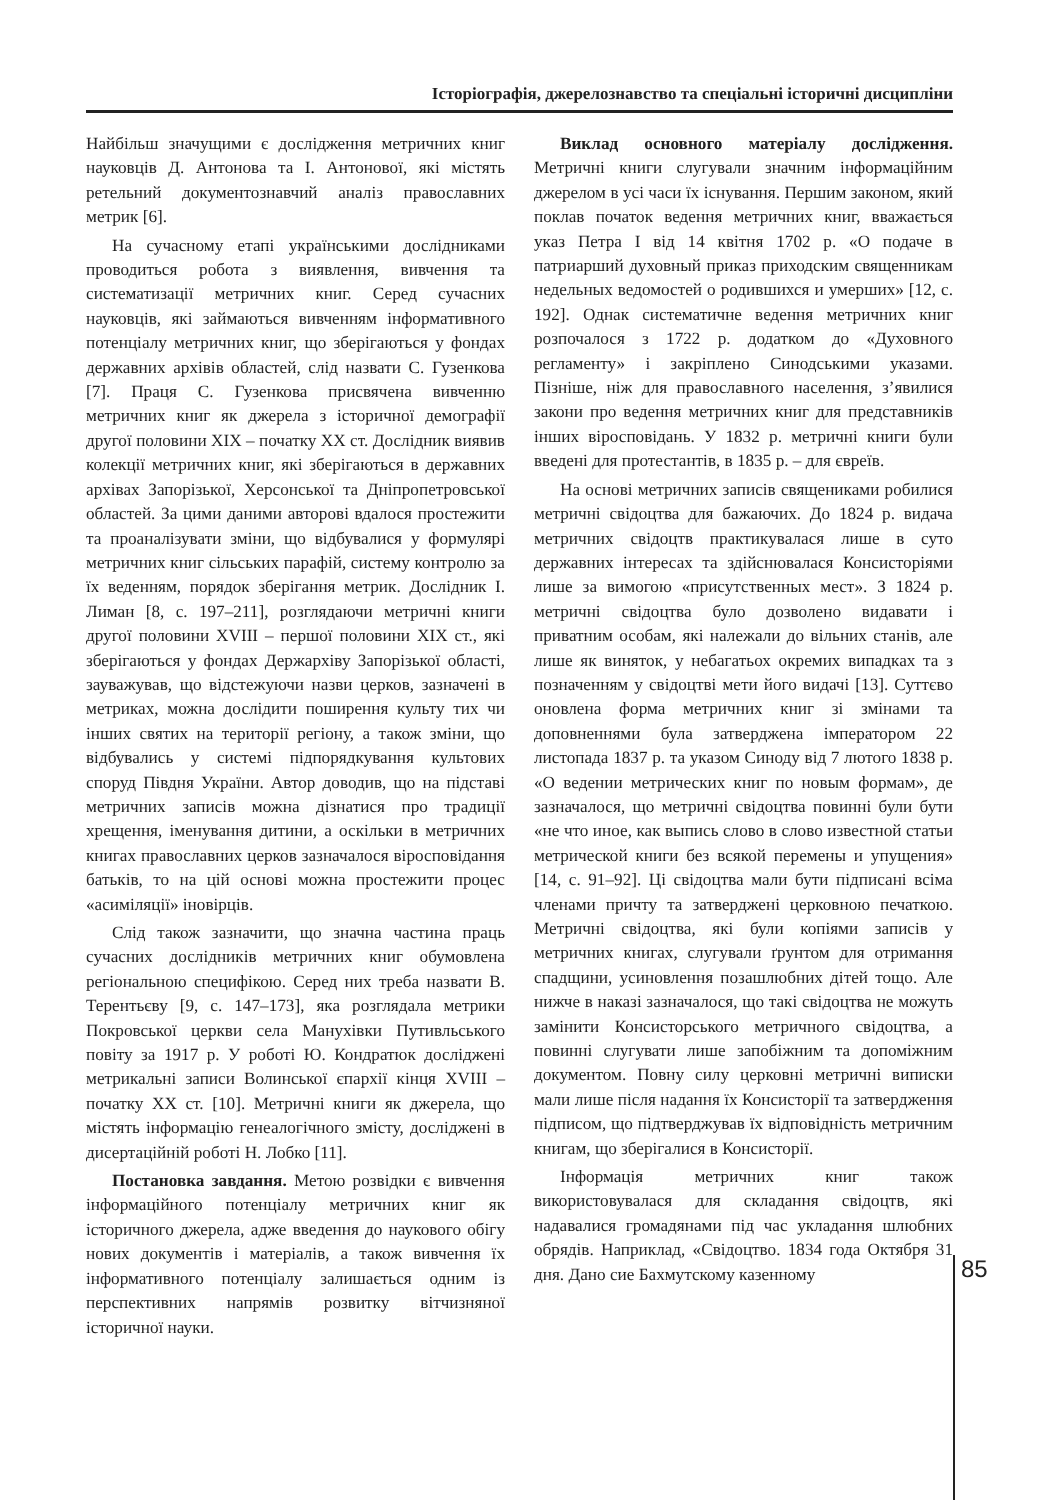Історіографія, джерелознавство та спеціальні історичні дисципліни
Найбільш значущими є дослідження метричних книг науковців Д. Антонова та І. Антонової, які містять ретельний документознавчий аналіз православних метрик [6].
На сучасному етапі українськими дослідниками проводиться робота з виявлення, вивчення та систематизації метричних книг. Серед сучасних науковців, які займаються вивченням інформативного потенціалу метричних книг, що зберігаються у фондах державних архівів областей, слід назвати С. Гузенкова [7]. Праця С. Гузенкова присвячена вивченню метричних книг як джерела з історичної демографії другої половини ХІХ – початку ХХ ст. Дослідник виявив колекції метричних книг, які зберігаються в державних архівах Запорізької, Херсонської та Дніпропетровської областей. За цими даними авторові вдалося простежити та проаналізувати зміни, що відбувалися у формулярі метричних книг сільських парафій, систему контролю за їх веденням, порядок зберігання метрик. Дослідник І. Лиман [8, с. 197–211], розглядаючи метричні книги другої половини XVIII – першої половини XIX ст., які зберігаються у фондах Держархіву Запорізької області, зауважував, що відстежуючи назви церков, зазначені в метриках, можна дослідити поширення культу тих чи інших святих на території регіону, а також зміни, що відбувались у системі підпорядкування культових споруд Півдня України. Автор доводив, що на підставі метричних записів можна дізнатися про традиції хрещення, іменування дитини, а оскільки в метричних книгах православних церков зазначалося віросповідання батьків, то на цій основі можна простежити процес «асиміляції» іновірців.
Слід також зазначити, що значна частина праць сучасних дослідників метричних книг обумовлена регіональною специфікою. Серед них треба назвати В. Терентьєву [9, с. 147–173], яка розглядала метрики Покровської церкви села Манухівки Путивльського повіту за 1917 р. У роботі Ю. Кондратюк досліджені метрикальні записи Волинської єпархії кінця XVIII – початку XX ст. [10]. Метричні книги як джерела, що містять інформацію генеалогічного змісту, досліджені в дисертаційній роботі Н. Лобко [11].
Постановка завдання. Метою розвідки є вивчення інформаційного потенціалу метричних книг як історичного джерела, адже введення до наукового обігу нових документів і матеріалів, а також вивчення їх інформативного потенціалу залишається одним із перспективних напрямів розвитку вітчизняної історичної науки.
Виклад основного матеріалу дослідження. Метричні книги слугували значним інформаційним джерелом в усі часи їх існування. Першим законом, який поклав початок ведення метричних книг, вважається указ Петра І від 14 квітня 1702 р. «О подаче в патриарший духовный приказ приходским священникам недельных ведомостей о родившихся и умерших» [12, с. 192]. Однак систематичне ведення метричних книг розпочалося з 1722 р. додатком до «Духовного регламенту» і закріплено Синодськими указами. Пізніше, ніж для православного населення, з’явилися закони про ведення метричних книг для представників інших віросповідань. У 1832 р. метричні книги були введені для протестантів, в 1835 р. – для євреїв.
На основі метричних записів священиками робилися метричні свідоцтва для бажаючих. До 1824 р. видача метричних свідоцтв практикувалася лише в суто державних інтересах та здійснювалася Консисторіями лише за вимогою «присутственных мест». З 1824 р. метричні свідоцтва було дозволено видавати і приватним особам, які належали до вільних станів, але лише як виняток, у небагатьох окремих випадках та з позначенням у свідоцтві мети його видачі [13]. Суттєво оновлена форма метричних книг зі змінами та доповненнями була затверджена імператором 22 листопада 1837 р. та указом Синоду від 7 лютого 1838 р. «О ведении метрических книг по новым формам», де зазначалося, що метричні свідоцтва повинні були бути «не что иное, как выпись слово в слово известной статьи метрической книги без всякой перемены и упущения» [14, с. 91–92]. Ці свідоцтва мали бути підписані всіма членами причту та затверджені церковною печаткою. Метричні свідоцтва, які були копіями записів у метричних книгах, слугували ґрунтом для отримання спадщини, усиновлення позашлюбних дітей тощо. Але нижче в наказі зазначалося, що такі свідоцтва не можуть замінити Консисторського метричного свідоцтва, а повинні слугувати лише запобіжним та допоміжним документом. Повну силу церковні метричні виписки мали лише після надання їх Консисторії та затвердження підписом, що підтверджував їх відповідність метричним книгам, що зберігалися в Консисторії.
Інформація метричних книг також використовувалася для складання свідоцтв, які надавалися громадянами під час укладання шлюбних обрядів. Наприклад, «Свідоцтво. 1834 года Октября 31 дня. Дано сие Бахмутскому казенному
85